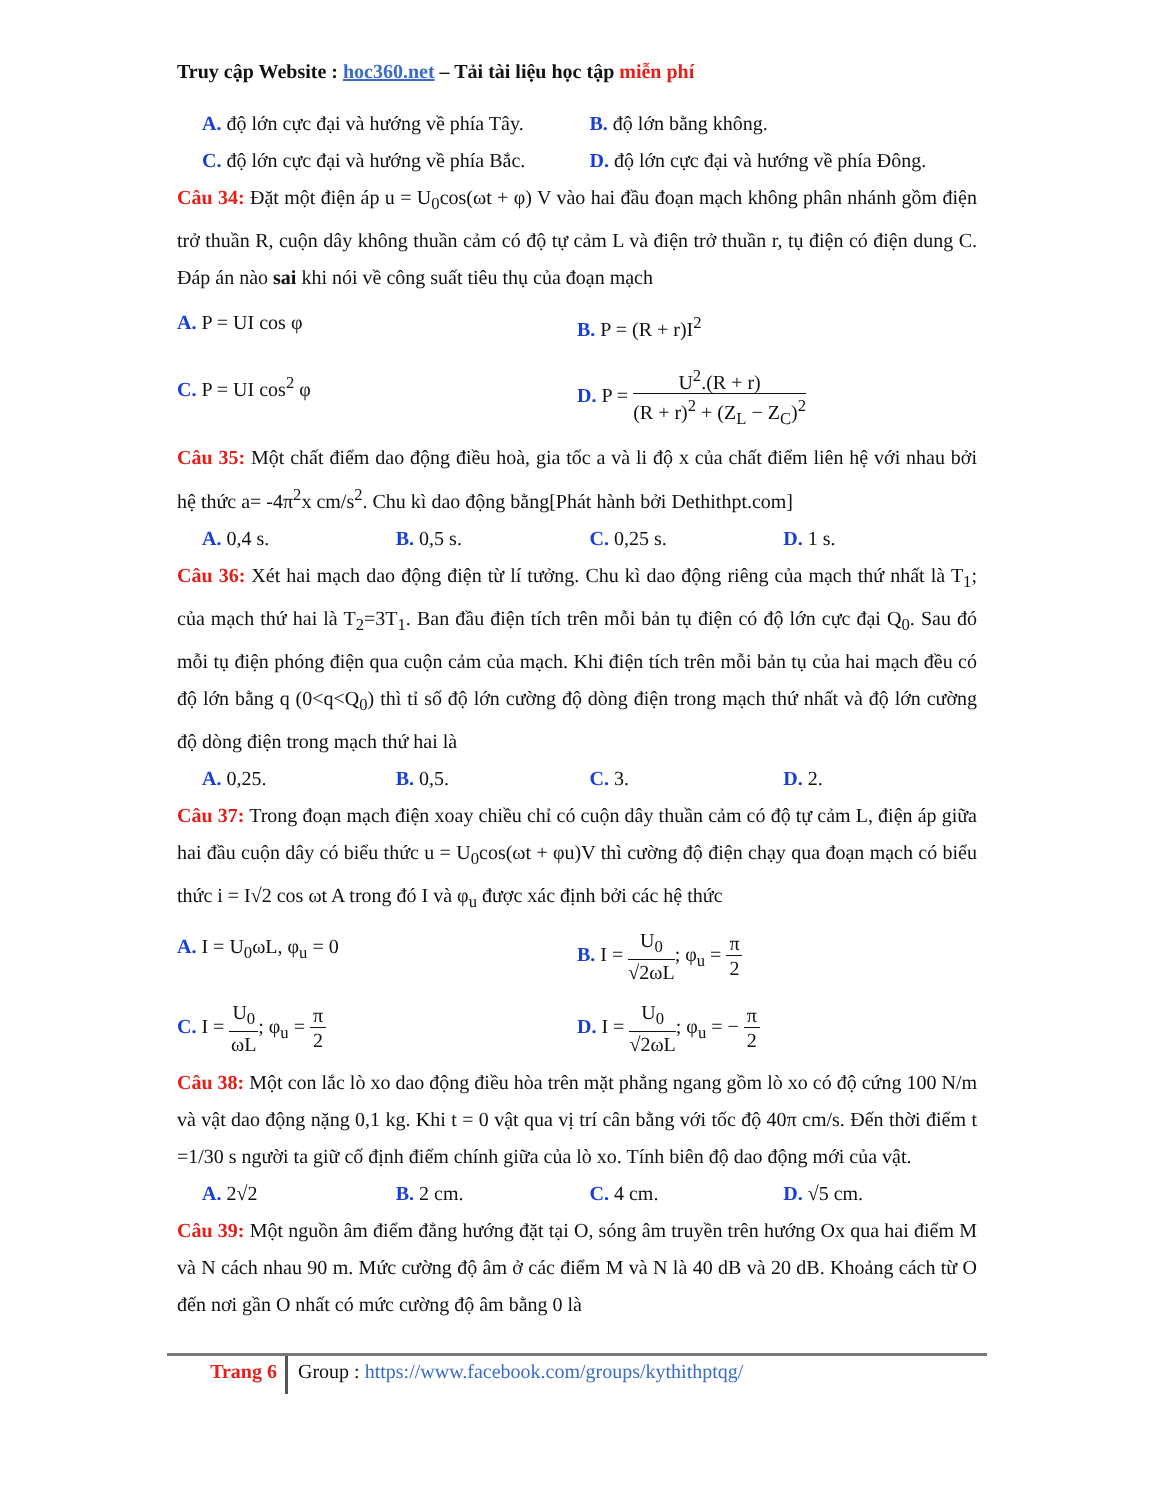Truy cập Website : hoc360.net – Tải tài liệu học tập miễn phí
A. độ lớn cực đại và hướng về phía Tây.
B. độ lớn bằng không.
C. độ lớn cực đại và hướng về phía Bắc.
D. độ lớn cực đại và hướng về phía Đông.
Câu 34: Đặt một điện áp u = U<sub>0</sub>cos(ωt + φ) V vào hai đầu đoạn mạch không phân nhánh gồm điện trở thuần R, cuộn dây không thuần cảm có độ tự cảm L và điện trở thuần r, tụ điện có điện dung C. Đáp án nào sai khi nói về công suất tiêu thụ của đoạn mạch
A. P = UI cos φ B. P = (R + r)I<sup>2</sup>
C. P = UI cos<sup>2</sup> φ D. P = U<sup>2</sup>.(R + r) (R + r)<sup>2</sup> + (Z<sub>L</sub> − Z<sub>C</sub>)<sup>2</sup>
Câu 35: Một chất điểm dao động điều hoà, gia tốc a và li độ x của chất điểm liên hệ với nhau bởi hệ thức a= -4π<sup>2</sup>x cm/s<sup>2</sup>. Chu kì dao động bằng[Phát hành bởi Dethithpt.com]
A. 0,4 s. B. 0,5 s. C. 0,25 s. D. 1 s.
Câu 36: Xét hai mạch dao động điện từ lí tưởng. Chu kì dao động riêng của mạch thứ nhất là T<sub>1</sub>; của mạch thứ hai là T<sub>2</sub>=3T<sub>1</sub>. Ban đầu điện tích trên mỗi bản tụ điện có độ lớn cực đại Q<sub>0</sub>. Sau đó mỗi tụ điện phóng điện qua cuộn cảm của mạch. Khi điện tích trên mỗi bản tụ của hai mạch đều có độ lớn bằng q (0<q<Q<sub>0</sub>) thì tỉ số độ lớn cường độ dòng điện trong mạch thứ nhất và độ lớn cường độ dòng điện trong mạch thứ hai là
A. 0,25. B. 0,5. C. 3. D. 2.
Câu 37: Trong đoạn mạch điện xoay chiều chỉ có cuộn dây thuần cảm có độ tự cảm L, điện áp giữa hai đầu cuộn dây có biểu thức u = U<sub>0</sub>cos(ωt + φu)V thì cường độ điện chạy qua đoạn mạch có biểu thức i = I√2 cos ωt A trong đó I và φ<sub>u</sub> được xác định bởi các hệ thức
A. I = U<sub>0</sub>ωL, φ<sub>u</sub> = 0 B. I = U<sub>0</sub> √2ωL; φ<sub>u</sub> = π 2
C. I = U<sub>0</sub> ωL; φ<sub>u</sub> = π 2
D. I = U<sub>0</sub> √2ωL; φ<sub>u</sub> = − π 2
Câu 38: Một con lắc lò xo dao động điều hòa trên mặt phẳng ngang gồm lò xo có độ cứng 100 N/m và vật dao động nặng 0,1 kg. Khi t = 0 vật qua vị trí cân bằng với tốc độ 40π cm/s. Đến thời điểm t =1/30 s người ta giữ cố định điểm chính giữa của lò xo. Tính biên độ dao động mới của vật.
A. 2√2 B. 2 cm. C. 4 cm. D. √5 cm.
Câu 39: Một nguồn âm điểm đẳng hướng đặt tại O, sóng âm truyền trên hướng Ox qua hai điểm M và N cách nhau 90 m. Mức cường độ âm ở các điểm M và N là 40 dB và 20 dB. Khoảng cách từ O đến nơi gần O nhất có mức cường độ âm bằng 0 là
Trang 6
Group : https://www.facebook.com/groups/kythithptqg/